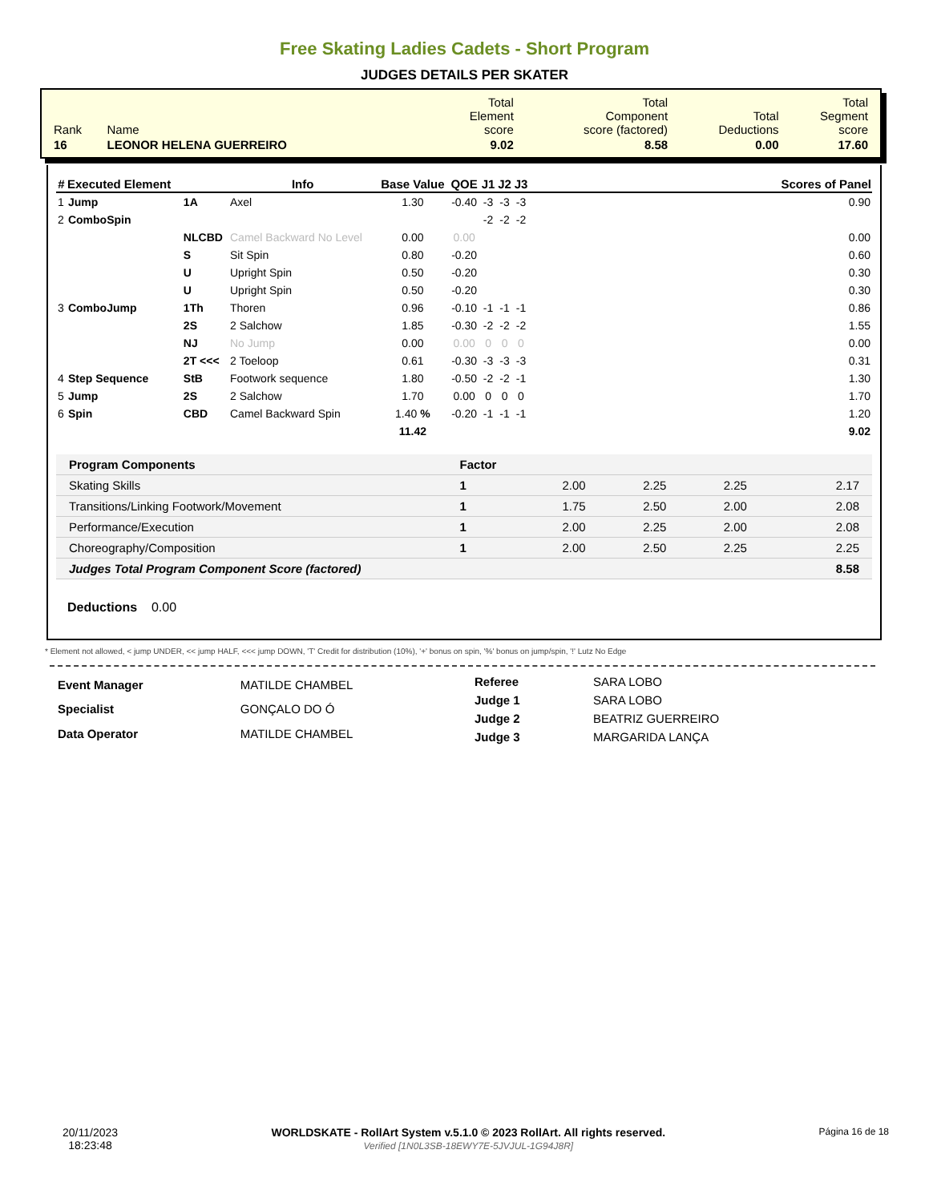Free Skating Ladies Cadets - Short Program
JUDGES DETAILS PER SKATER
| Rank | Name | Total Element score | Total Component score (factored) | Total Deductions | Total Segment score |
| 16 | LEONOR HELENA GUERREIRO | 9.02 | 8.58 | 0.00 | 17.60 |
| # | Executed Element | | Info | Base Value | QOE | J1 | J2 | J3 | | Scores of Panel |
| --- | --- | --- | --- | --- | --- | --- | --- | --- | --- | --- |
| 1 | Jump | 1A | Axel | 1.30 | -0.40 | -3 | -3 | -3 | | 0.90 |
| 2 | ComboSpin | | | | | -2 | -2 | -2 | | |
| | | NLCBD | Camel Backward No Level | 0.00 | 0.00 | | | | | 0.00 |
| | | S | Sit Spin | 0.80 | -0.20 | | | | | 0.60 |
| | | U | Upright Spin | 0.50 | -0.20 | | | | | 0.30 |
| | | U | Upright Spin | 0.50 | -0.20 | | | | | 0.30 |
| 3 | ComboJump | 1Th | Thoren | 0.96 | -0.10 | -1 | -1 | -1 | | 0.86 |
| | | 2S | 2 Salchow | 1.85 | -0.30 | -2 | -2 | -2 | | 1.55 |
| | | NJ | No Jump | 0.00 | 0.00 | 0 | 0 | 0 | | 0.00 |
| | | 2T <<< | 2 Toeloop | 0.61 | -0.30 | -3 | -3 | -3 | | 0.31 |
| 4 | Step Sequence | StB | Footwork sequence | 1.80 | -0.50 | -2 | -2 | -1 | | 1.30 |
| 5 | Jump | 2S | 2 Salchow | 1.70 | 0.00 | 0 | 0 | 0 | | 1.70 |
| 6 | Spin | CBD | Camel Backward Spin | 1.40 % | -0.20 | -1 | -1 | -1 | | 1.20 |
| | | | | 11.42 | | | | | | 9.02 |
| Program Components | Factor | | | | |
| --- | --- | --- | --- | --- | --- |
| Skating Skills | 1 | 2.00 | 2.25 | 2.25 | 2.17 |
| Transitions/Linking Footwork/Movement | 1 | 1.75 | 2.50 | 2.00 | 2.08 |
| Performance/Execution | 1 | 2.00 | 2.25 | 2.00 | 2.08 |
| Choreography/Composition | 1 | 2.00 | 2.50 | 2.25 | 2.25 |
| Judges Total Program Component Score (factored) | | | | | 8.58 |
Deductions 0.00
* Element not allowed, < jump UNDER, << jump HALF, <<< jump DOWN, 'T' Credit for distribution (10%), '+' bonus on spin, '%' bonus on jump/spin, '!' Lutz No Edge
| Event Manager | MATILDE CHAMBEL |
| Specialist | GONÇALO DO Ó |
| Data Operator | MATILDE CHAMBEL |
| Referee | SARA LOBO |
| Judge 1 | SARA LOBO |
| Judge 2 | BEATRIZ GUERREIRO |
| Judge 3 | MARGARIDA LANÇA |
20/11/2023
18:23:48
WORLDSKATE - RollArt System v.5.1.0 © 2023 RollArt. All rights reserved.
Verified [1N0L3SB-18EWY7E-5JVJUL-1G94J8R]
Página 16 de 18